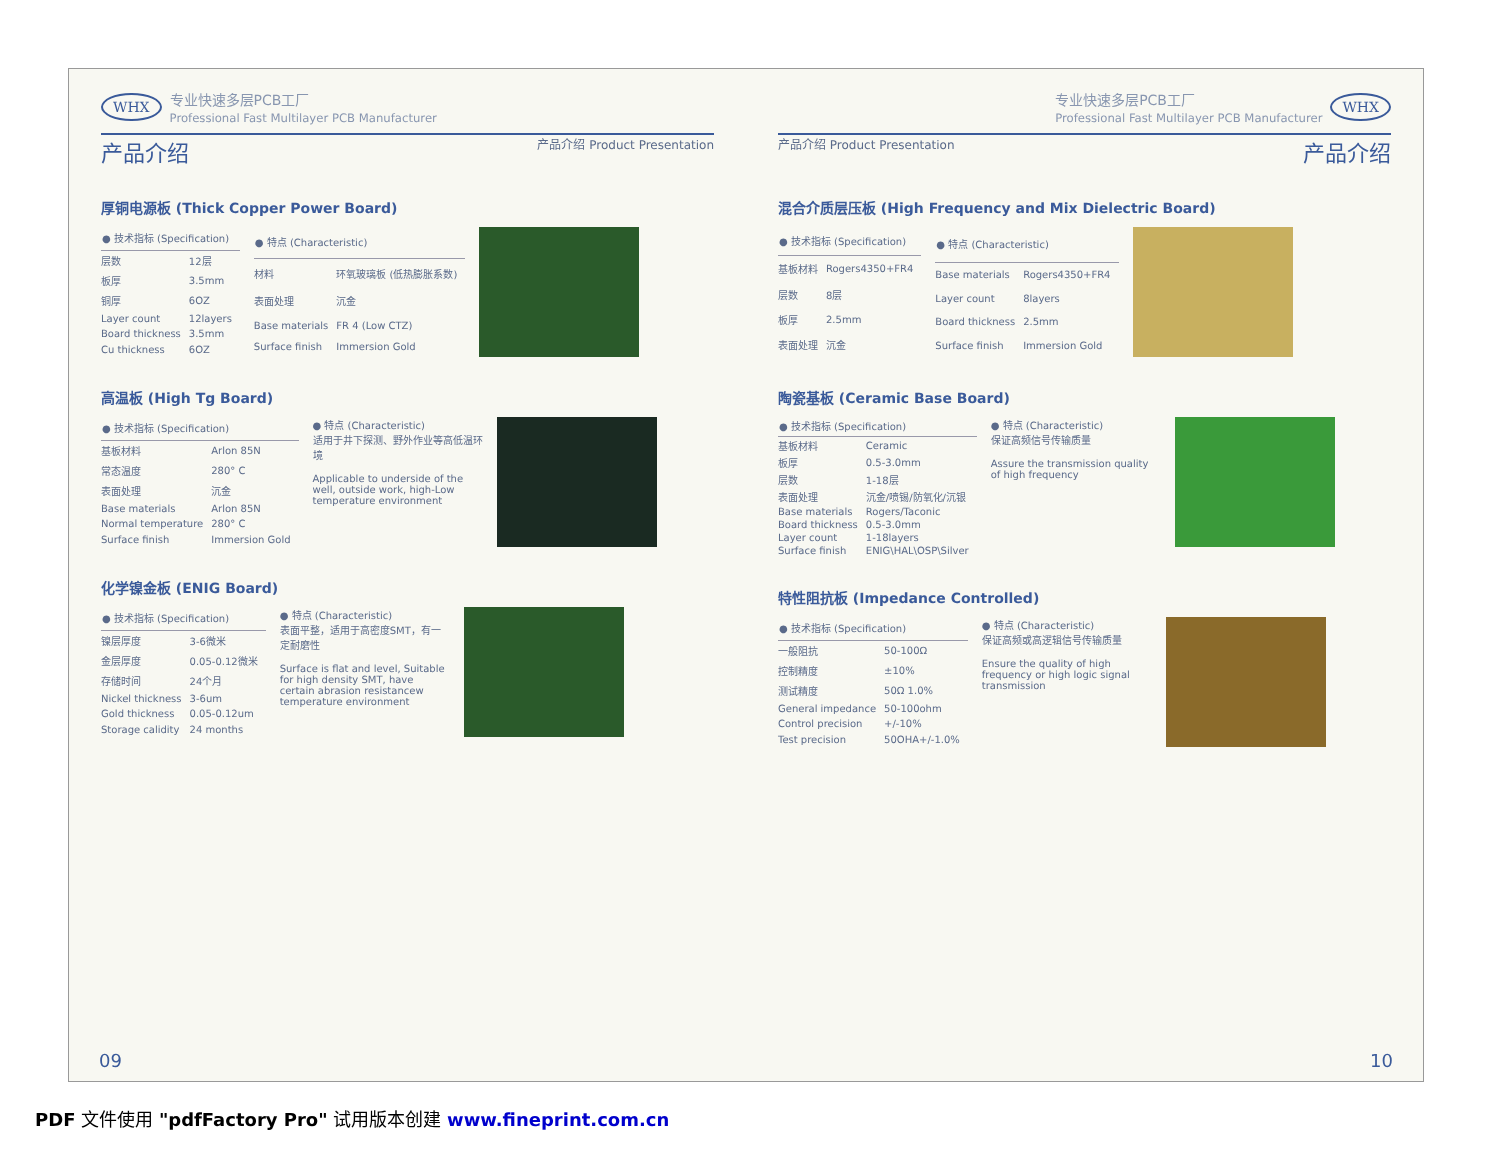WHX 专业快速多层PCB工厂
Professional Fast Multilayer PCB Manufacturer
产品介绍 产品介绍 Product Presentation
厚铜电源板 (Thick Copper Power Board)
| ● 技术指标 (Specification) | |
| --- | --- |
| 层数 | 12层 |
| 板厚 | 3.5mm |
| 铜厚 | 6OZ |
| Layer count | 12layers |
| Board thickness | 3.5mm |
| Cu thickness | 6OZ |
| ● 特点 (Characteristic) | |
| --- | --- |
| 材料 | 环氧玻璃板 (低热膨胀系数) |
| 表面处理 | 沉金 |
| Base materials | FR 4 (Low CTZ) |
| Surface finish | Immersion Gold |
高温板 (High Tg Board)
| ● 技术指标 (Specification) | |
| --- | --- |
| 基板材料 | Arlon 85N |
| 常态温度 | 280° C |
| 表面处理 | 沉金 |
| Base materials | Arlon 85N |
| Normal temperature | 280° C |
| Surface finish | Immersion Gold |
● 特点 (Characteristic)
适用于井下探测、野外作业等高低温环境
Applicable to underside of the well, outside work, high-Low temperature environment
化学镍金板 (ENIG Board)
| ● 技术指标 (Specification) | |
| --- | --- |
| 镍层厚度 | 3-6微米 |
| 金层厚度 | 0.05-0.12微米 |
| 存储时间 | 24个月 |
| Nickel thickness | 3-6um |
| Gold thickness | 0.05-0.12um |
| Storage calidity | 24 months |
● 特点 (Characteristic)
表面平整，适用于高密度SMT，有一定耐磨性
Surface is flat and level, Suitable for high density SMT, have certain abrasion resistancew temperature environment
09
专业快速多层PCB工厂
Professional Fast Multilayer PCB Manufacturer WHX
产品介绍 Product Presentation 产品介绍
混合介质层压板 (High Frequency and Mix Dielectric Board)
| ● 技术指标 (Specification) | |
| --- | --- |
| 基板材料 | Rogers4350+FR4 |
| 层数 | 8层 |
| 板厚 | 2.5mm |
| 表面处理 | 沉金 |
| ● 特点 (Characteristic) | |
| --- | --- |
| Base materials | Rogers4350+FR4 |
| Layer count | 8layers |
| Board thickness | 2.5mm |
| Surface finish | Immersion Gold |
陶瓷基板 (Ceramic Base Board)
| ● 技术指标 (Specification) | |
| --- | --- |
| 基板材料 | Ceramic |
| 板厚 | 0.5-3.0mm |
| 层数 | 1-18层 |
| 表面处理 | 沉金/喷锡/防氧化/沉银 |
| Base materials | Rogers/Taconic |
| Board thickness | 0.5-3.0mm |
| Layer count | 1-18layers |
| Surface finish | ENIG\HAL\OSP\Silver |
● 特点 (Characteristic)
保证高频信号传输质量
Assure the transmission quality of high frequency
特性阻抗板 (Impedance Controlled)
| ● 技术指标 (Specification) | |
| --- | --- |
| 一般阻抗 | 50-100Ω |
| 控制精度 | ±10% |
| 测试精度 | 50Ω 1.0% |
| General impedance | 50-100ohm |
| Control precision | +/-10% |
| Test precision | 50OHA+/-1.0% |
● 特点 (Characteristic)
保证高频或高逻辑信号传输质量
Ensure the quality of high frequency or high logic signal transmission
10
PDF 文件使用 "pdfFactory Pro" 试用版本创建 www.fineprint.com.cn